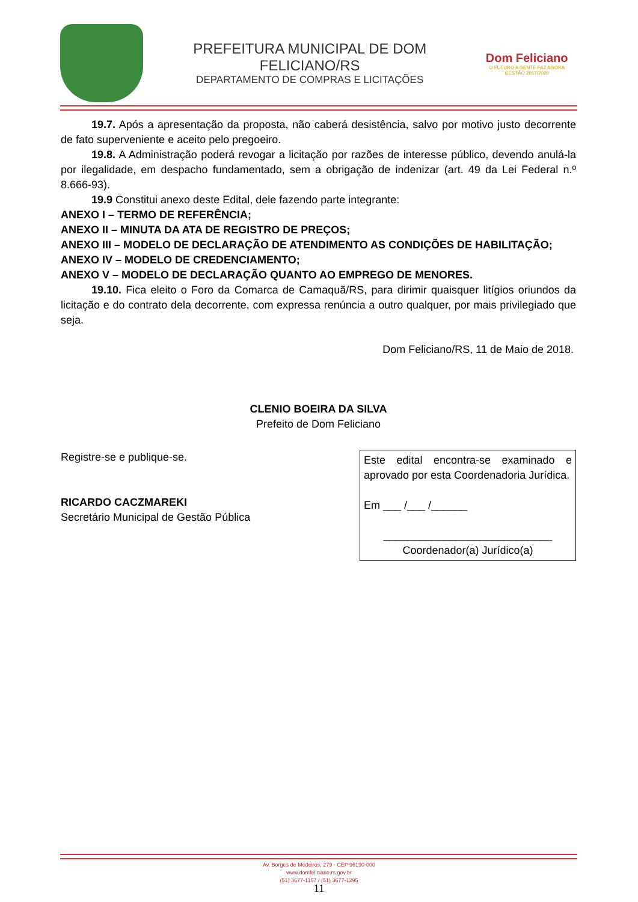PREFEITURA MUNICIPAL DE DOM FELICIANO/RS
DEPARTAMENTO DE COMPRAS E LICITAÇÕES
Dom Feliciano
O FUTURO A GENTE FAZ AGORA
GESTÃO 2017/2020
19.7. Após a apresentação da proposta, não caberá desistência, salvo por motivo justo decorrente de fato superveniente e aceito pelo pregoeiro.
19.8. A Administração poderá revogar a licitação por razões de interesse público, devendo anulá-la por ilegalidade, em despacho fundamentado, sem a obrigação de indenizar (art. 49 da Lei Federal n.º 8.666-93).
19.9 Constitui anexo deste Edital, dele fazendo parte integrante:
ANEXO I – TERMO DE REFERÊNCIA;
ANEXO II – MINUTA DA ATA DE REGISTRO DE PREÇOS;
ANEXO III – MODELO DE DECLARAÇÃO DE ATENDIMENTO AS CONDIÇÕES DE HABILITAÇÃO;
ANEXO IV – MODELO DE CREDENCIAMENTO;
ANEXO V – MODELO DE DECLARAÇÃO QUANTO AO EMPREGO DE MENORES.
19.10. Fica eleito o Foro da Comarca de Camaquã/RS, para dirimir quaisquer litígios oriundos da licitação e do contrato dela decorrente, com expressa renúncia a outro qualquer, por mais privilegiado que seja.
Dom Feliciano/RS, 11 de Maio de 2018.
CLENIO BOEIRA DA SILVA
Prefeito de Dom Feliciano
Este edital encontra-se examinado e aprovado por esta Coordenadoria Jurídica.
Em ___ /___ /______
____________________________
Coordenador(a) Jurídico(a)
Registre-se e publique-se.
RICARDO CACZMAREKI
Secretário Municipal de Gestão Pública
Av. Borges de Medeiros, 279 - CEP 96190-000
www.domfeliciano.rs.gov.br
(51) 3677-1157 / (51) 3677-1295
11